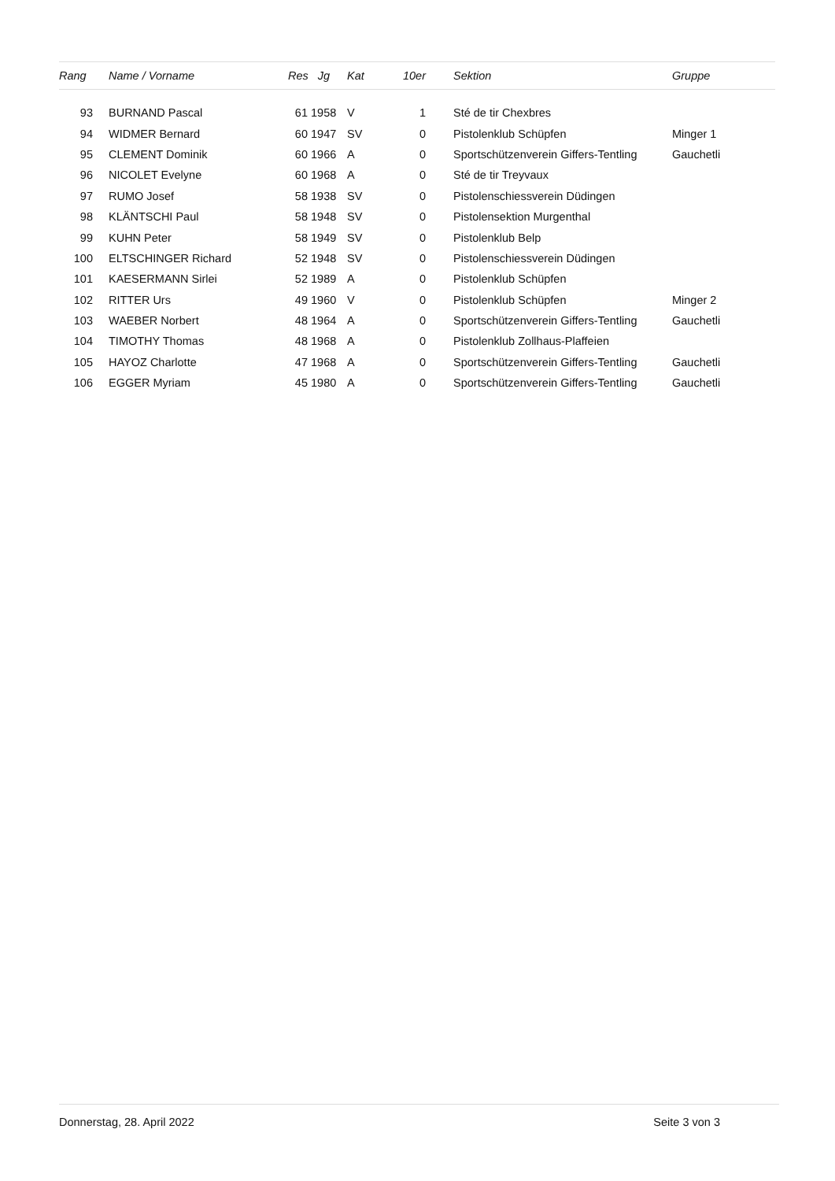| Rang | | Name / Vorname | Res Jg | | Kat | 10er | | Sektion | Gruppe |
| --- | --- | --- | --- | --- | --- | --- | --- | --- | --- |
| 93 | | BURNAND Pascal | 61 | 1958 | V | 1 | | Sté de tir Chexbres | |
| 94 | | WIDMER Bernard | 60 | 1947 | SV | 0 | | Pistolenklub Schüpfen | Minger 1 |
| 95 | | CLEMENT Dominik | 60 | 1966 | A | 0 | | Sportschützenverein Giffers-Tentling | Gauchetli |
| 96 | | NICOLET Evelyne | 60 | 1968 | A | 0 | | Sté de tir Treyvaux | |
| 97 | | RUMO Josef | 58 | 1938 | SV | 0 | | Pistolenschiessverein Düdingen | |
| 98 | | KLÄNTSCHI Paul | 58 | 1948 | SV | 0 | | Pistolensektion Murgenthal | |
| 99 | | KUHN Peter | 58 | 1949 | SV | 0 | | Pistolenklub Belp | |
| 100 | | ELTSCHINGER Richard | 52 | 1948 | SV | 0 | | Pistolenschiessverein Düdingen | |
| 101 | | KAESERMANN Sirlei | 52 | 1989 | A | 0 | | Pistolenklub Schüpfen | |
| 102 | | RITTER Urs | 49 | 1960 | V | 0 | | Pistolenklub Schüpfen | Minger 2 |
| 103 | | WAEBER Norbert | 48 | 1964 | A | 0 | | Sportschützenverein Giffers-Tentling | Gauchetli |
| 104 | | TIMOTHY Thomas | 48 | 1968 | A | 0 | | Pistolenklub Zollhaus-Plaffeien | |
| 105 | | HAYOZ Charlotte | 47 | 1968 | A | 0 | | Sportschützenverein Giffers-Tentling | Gauchetli |
| 106 | | EGGER Myriam | 45 | 1980 | A | 0 | | Sportschützenverein Giffers-Tentling | Gauchetli |
Donnerstag, 28. April 2022 Seite 3 von 3